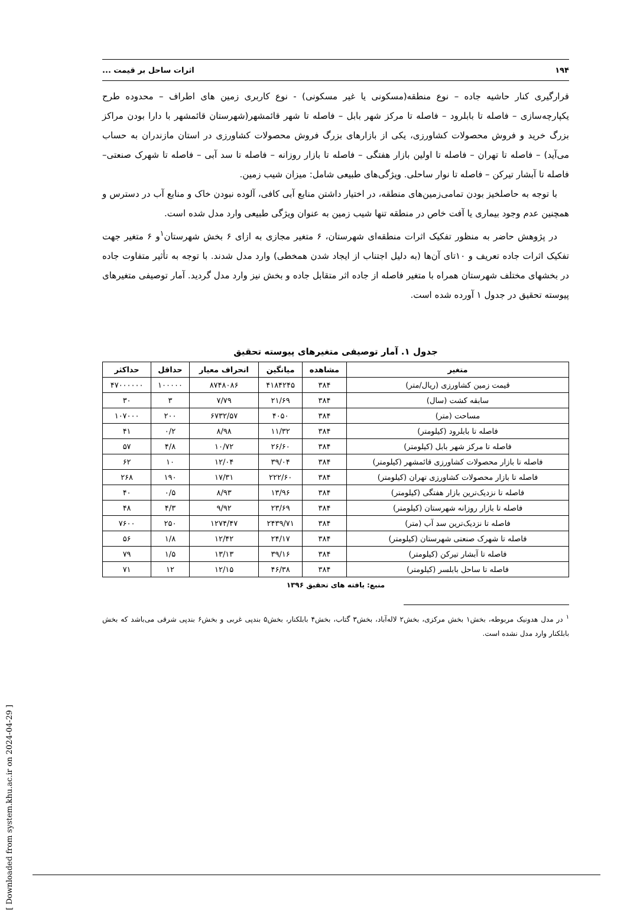۱۹۴ اثرات ساحل بر قیمت ...
قرارگیری کنار حاشیه جاده – نوع منطقه(مسکونی یا غیر مسکونی) - نوع کاربری زمین های اطراف – محدوده طرح یکپارچه‌سازی – فاصله تا بابلرود – فاصله تا مرکز شهر بابل – فاصله تا شهر قائمشهر(شهرستان قائمشهر با دارا بودن مراکز بزرگ خرید و فروش محصولات کشاورزی، یکی از بازارهای بزرگ فروش محصولات کشاورزی در استان مازندران به حساب می‌آید) – فاصله تا تهران – فاصله تا اولین بازار هفتگی – فاصله تا بازار روزانه – فاصله تا سد آبی – فاصله تا شهرک صنعتی– فاصله تا آبشار تیرکن – فاصله تا نوار ساحلی. ویژگی‌های طبیعی شامل: میزان شیب زمین.
با توجه به حاصلخیز بودن تمامی‌زمین‌های منطقه، در اختیار داشتن منابع آبی کافی، آلوده نبودن خاک و منابع آب در دسترس و همچنین عدم وجود بیماری یا آفت خاص در منطقه تنها شیب زمین به عنوان ویژگی طبیعی وارد مدل شده است.
در پژوهش حاضر به منظور تفکیک اثرات منطقه‌ای شهرستان، ۶ متغیر مجازی به ازای ۶ بخش شهرستان<sup>۱</sup>و ۶ متغیر جهت تفکیک اثرات جاده تعریف و ۱۰تای آن‌ها (به دلیل اجتناب از ایجاد شدن همخطی) وارد مدل شدند. با توجه به تأثیر متفاوت جاده در بخشهای مختلف شهرستان همراه با متغیر فاصله از جاده اثر متقابل جاده و بخش نیز وارد مدل گردید. آمار توصیفی متغیرهای پیوسته تحقیق در جدول ۱ آورده شده است.
جدول ۱. آمار توصیفی متغیرهای پیوسته تحقیق
| متغیر | مشاهده | میانگین | انحراف معیار | حداقل | حداکثر |
| --- | --- | --- | --- | --- | --- |
| قیمت زمین کشاورزی (ریال/متر) | ۳۸۴ | ۴۱۸۴۲۴۵ | ۸۷۴۸۰۸۶ | ۱۰۰۰۰۰ | ۴۷۰۰۰۰۰۰ |
| سابقه کشت (سال) | ۳۸۴ | ۲۱/۶۹ | ۷/۷۹ | ۳ | ۳۰ |
| مساحت (متر) | ۳۸۴ | ۴۰۵۰ | ۶۷۳۲/۵۷ | ۲۰۰ | ۱۰۷۰۰۰ |
| فاصله تا بابلرود (کیلومتر) | ۳۸۴ | ۱۱/۳۲ | ۸/۹۸ | ۰/۲ | ۴۱ |
| فاصله تا مرکز شهر بابل (کیلومتر) | ۳۸۴ | ۲۶/۶۰ | ۱۰/۷۲ | ۴/۸ | ۵۷ |
| فاصله تا بازار محصولات کشاورزی قائمشهر (کیلومتر) | ۳۸۴ | ۳۹/۰۴ | ۱۲/۰۴ | ۱۰ | ۶۲ |
| فاصله تا بازار محصولات کشاورزی تهران (کیلومتر) | ۳۸۴ | ۲۲۲/۶۰ | ۱۷/۳۱ | ۱۹۰ | ۲۶۸ |
| فاصله تا نزدیک‌ترین بازار هفتگی (کیلومتر) | ۳۸۴ | ۱۳/۹۶ | ۸/۹۳ | ۰/۵ | ۴۰ |
| فاصله تا بازار روزانه شهرستان (کیلومتر) | ۳۸۴ | ۲۳/۶۹ | ۹/۹۲ | ۴/۳ | ۴۸ |
| فاصله تا نزدیک‌ترین سد آب (متر) | ۳۸۴ | ۲۴۳۹/۷۱ | ۱۲۷۴/۴۷ | ۲۵۰ | ۷۶۰۰ |
| فاصله تا شهرک صنعتی شهرستان (کیلومتر) | ۳۸۴ | ۲۴/۱۷ | ۱۲/۴۲ | ۱/۸ | ۵۶ |
| فاصله تا آبشار تیرکن (کیلومتر) | ۳۸۴ | ۳۹/۱۶ | ۱۳/۱۳ | ۱/۵ | ۷۹ |
| فاصله تا ساحل بابلسر (کیلومتر) | ۳۸۴ | ۴۶/۳۸ | ۱۲/۱۵ | ۱۲ | ۷۱ |
منبع: یافته های تحقیق ۱۳۹۶
<sup>۱</sup> در مدل هدونیک مربوطه، بخش۱ بخش مرکزی، بخش۲ لاله‌آباد، بخش۳ گتاب، بخش۴ بابلکنار، بخش۵ بندپی غربی و بخش۶ بندپی شرقی می‌باشد که بخش بابلکنار وارد مدل نشده است.
[ Downloaded from system.khu.ac.ir on 2024-04-29 ]